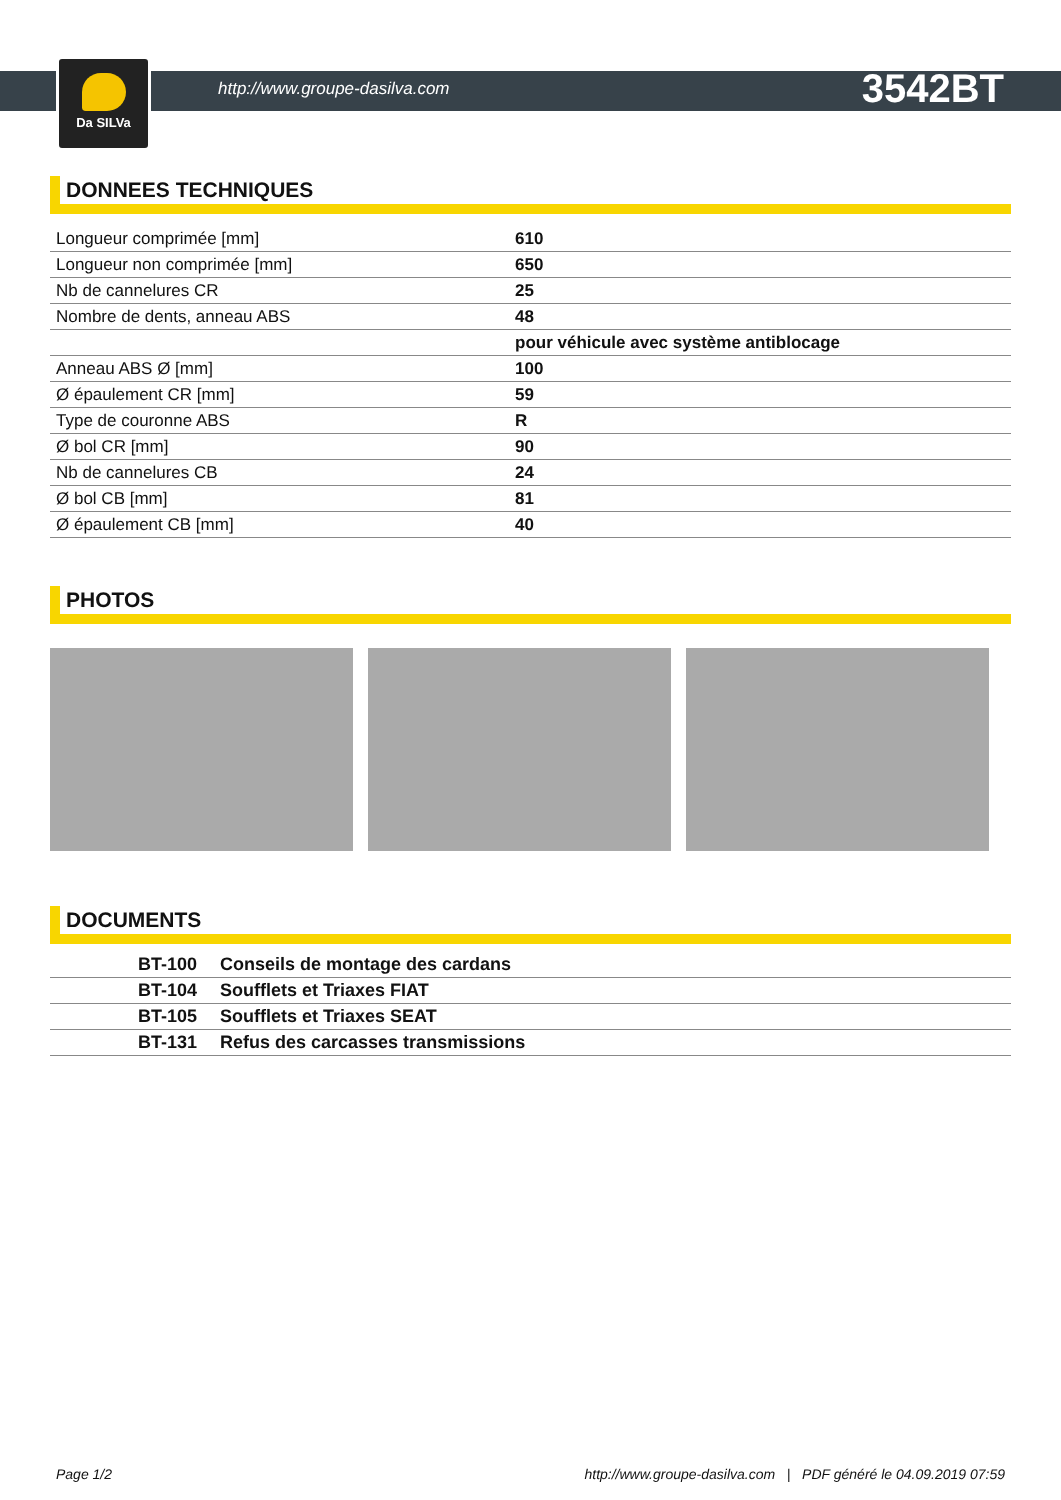http://www.groupe-dasilva.com
3542BT
Da SILVa
DONNEES TECHNIQUES
| Longueur comprimée [mm] | 610 |
| Longueur non comprimée [mm] | 650 |
| Nb de cannelures CR | 25 |
| Nombre de dents, anneau ABS | 48 |
| | pour véhicule avec système antiblocage |
| Anneau ABS Ø [mm] | 100 |
| Ø épaulement CR [mm] | 59 |
| Type de couronne ABS | R |
| Ø bol CR [mm] | 90 |
| Nb de cannelures CB | 24 |
| Ø bol CB [mm] | 81 |
| Ø épaulement CB [mm] | 40 |
PHOTOS
DOCUMENTS
| | BT-100 | Conseils de montage des cardans |
| | BT-104 | Soufflets et Triaxes FIAT |
| | BT-105 | Soufflets et Triaxes SEAT |
| | BT-131 | Refus des carcasses transmissions |
Page 1/2 http://www.groupe-dasilva.com | PDF généré le 04.09.2019 07:59